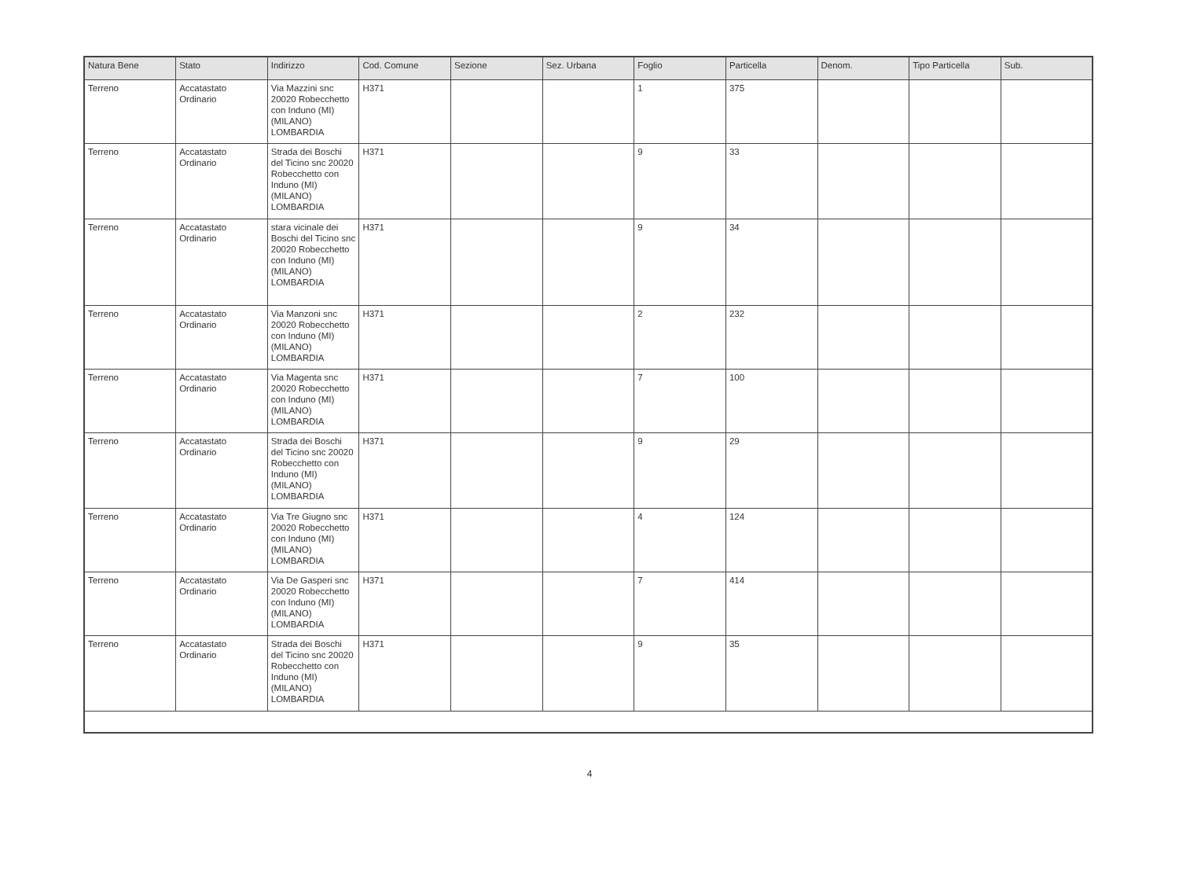| Natura Bene | Stato | Indirizzo | Cod. Comune | Sezione | Sez. Urbana | Foglio | Particella | Denom. | Tipo Particella | Sub. |
| --- | --- | --- | --- | --- | --- | --- | --- | --- | --- | --- |
| Terreno | Accatastato Ordinario | Via Mazzini snc 20020 Robecchetto con Induno (MI) (MILANO) LOMBARDIA | H371 | | | 1 | 375 | | | |
| Terreno | Accatastato Ordinario | Strada dei Boschi del Ticino snc 20020 Robecchetto con Induno (MI) (MILANO) LOMBARDIA | H371 | | | 9 | 33 | | | |
| Terreno | Accatastato Ordinario | stara vicinale dei Boschi del Ticino snc 20020 Robecchetto con Induno (MI) (MILANO) LOMBARDIA | H371 | | | 9 | 34 | | | |
| Terreno | Accatastato Ordinario | Via Manzoni snc 20020 Robecchetto con Induno (MI) (MILANO) LOMBARDIA | H371 | | | 2 | 232 | | | |
| Terreno | Accatastato Ordinario | Via Magenta snc 20020 Robecchetto con Induno (MI) (MILANO) LOMBARDIA | H371 | | | 7 | 100 | | | |
| Terreno | Accatastato Ordinario | Strada dei Boschi del Ticino snc 20020 Robecchetto con Induno (MI) (MILANO) LOMBARDIA | H371 | | | 9 | 29 | | | |
| Terreno | Accatastato Ordinario | Via Tre Giugno snc 20020 Robecchetto con Induno (MI) (MILANO) LOMBARDIA | H371 | | | 4 | 124 | | | |
| Terreno | Accatastato Ordinario | Via De Gasperi snc 20020 Robecchetto con Induno (MI) (MILANO) LOMBARDIA | H371 | | | 7 | 414 | | | |
| Terreno | Accatastato Ordinario | Strada dei Boschi del Ticino snc 20020 Robecchetto con Induno (MI) (MILANO) LOMBARDIA | H371 | | | 9 | 35 | | | |
4